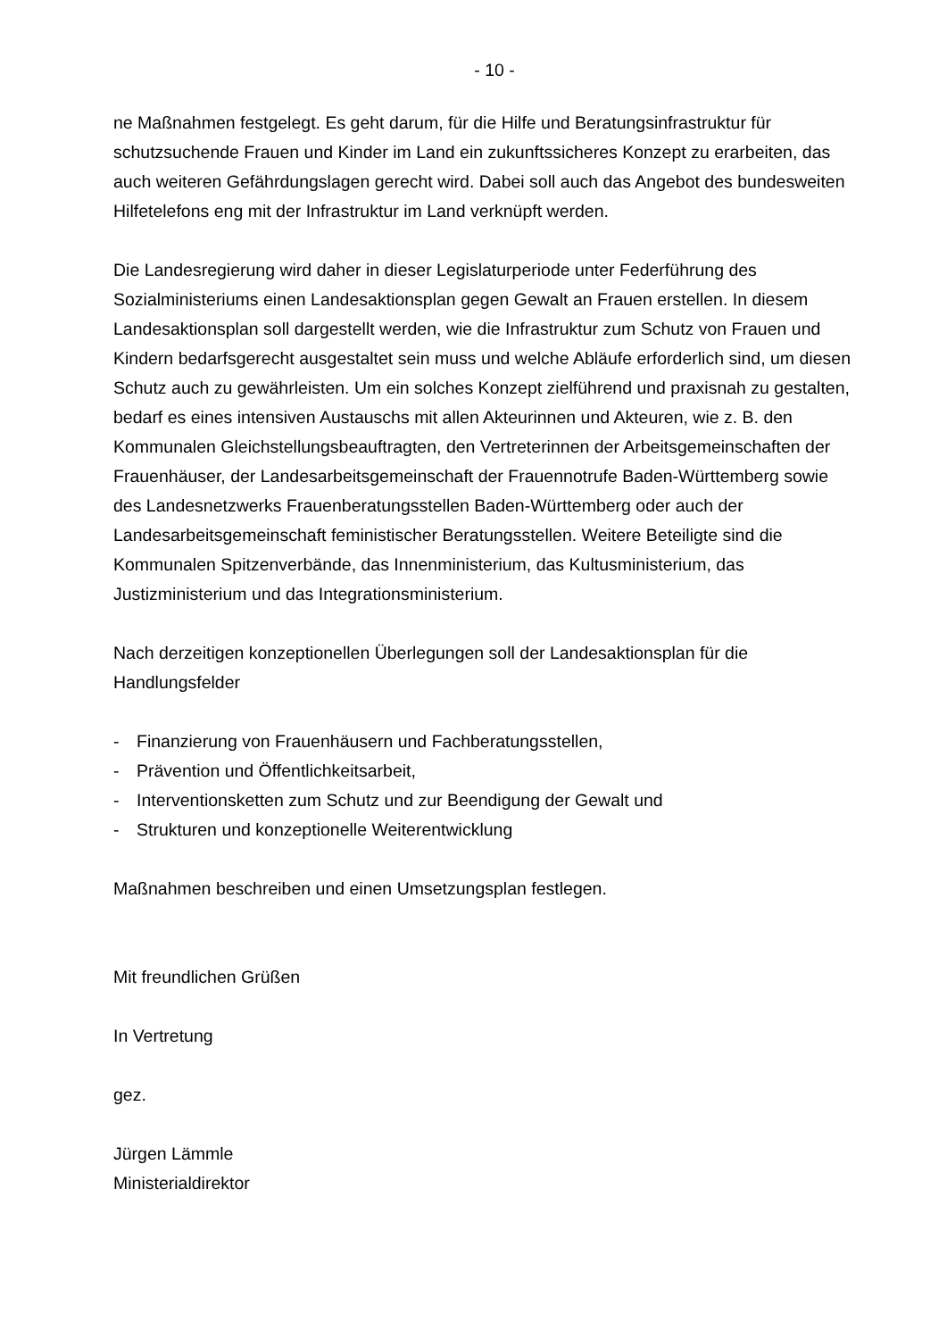- 10 -
ne Maßnahmen festgelegt. Es geht darum, für die Hilfe und Beratungsinfrastruktur für schutzsuchende Frauen und Kinder im Land ein zukunftssicheres Konzept zu erarbeiten, das auch weiteren Gefährdungslagen gerecht wird. Dabei soll auch das Angebot des bundesweiten Hilfetelefons eng mit der Infrastruktur im Land verknüpft werden.
Die Landesregierung wird daher in dieser Legislaturperiode unter Federführung des Sozialministeriums einen Landesaktionsplan gegen Gewalt an Frauen erstellen. In diesem Landesaktionsplan soll dargestellt werden, wie die Infrastruktur zum Schutz von Frauen und Kindern bedarfsgerecht ausgestaltet sein muss und welche Abläufe erforderlich sind, um diesen Schutz auch zu gewährleisten. Um ein solches Konzept zielführend und praxisnah zu gestalten, bedarf es eines intensiven Austauschs mit allen Akteurinnen und Akteuren, wie z. B. den Kommunalen Gleichstellungsbeauftragten, den Vertreterinnen der Arbeitsgemeinschaften der Frauenhäuser, der Landesarbeitsgemeinschaft der Frauennotrufe Baden-Württemberg sowie des Landesnetzwerks Frauenberatungsstellen Baden-Württemberg oder auch der Landesarbeitsgemeinschaft feministischer Beratungsstellen. Weitere Beteiligte sind die Kommunalen Spitzenverbände, das Innenministerium, das Kultusministerium, das Justizministerium und das Integrationsministerium.
Nach derzeitigen konzeptionellen Überlegungen soll der Landesaktionsplan für die Handlungsfelder
- Finanzierung von Frauenhäusern und Fachberatungsstellen,
- Prävention und Öffentlichkeitsarbeit,
- Interventionsketten zum Schutz und zur Beendigung der Gewalt und
- Strukturen und konzeptionelle Weiterentwicklung
Maßnahmen beschreiben und einen Umsetzungsplan festlegen.
Mit freundlichen Grüßen
In Vertretung
gez.
Jürgen Lämmle
Ministerialdirektor